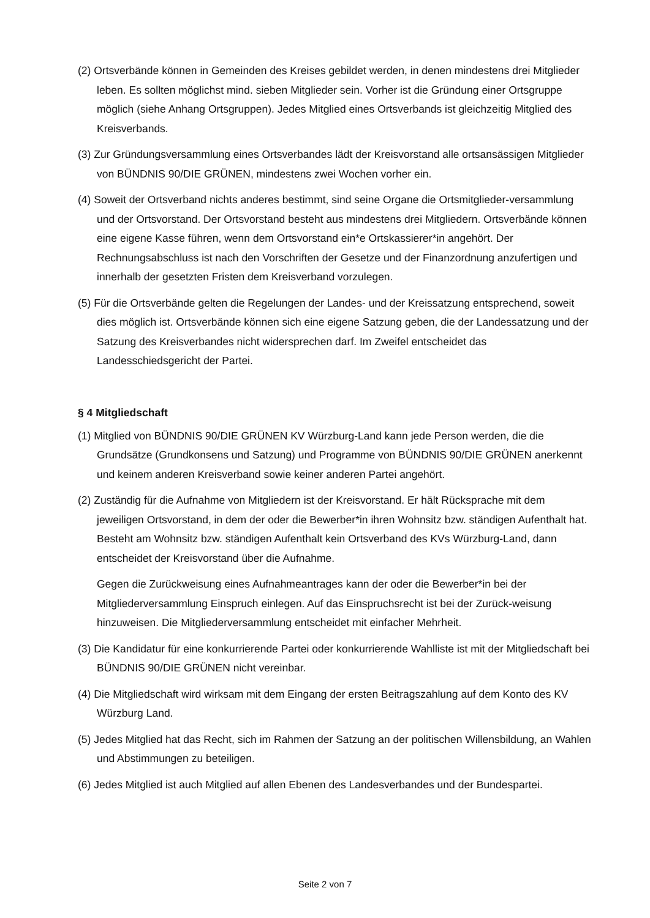(2) Ortsverbände können in Gemeinden des Kreises gebildet werden, in denen mindestens drei Mitglieder leben. Es sollten möglichst mind. sieben Mitglieder sein. Vorher ist die Gründung einer Ortsgruppe möglich (siehe Anhang Ortsgruppen). Jedes Mitglied eines Ortsverbands ist gleichzeitig Mitglied des Kreisverbands.
(3) Zur Gründungsversammlung eines Ortsverbandes lädt der Kreisvorstand alle ortsansässigen Mitglieder von BÜNDNIS 90/DIE GRÜNEN, mindestens zwei Wochen vorher ein.
(4) Soweit der Ortsverband nichts anderes bestimmt, sind seine Organe die Ortsmitglieder-versammlung und der Ortsvorstand. Der Ortsvorstand besteht aus mindestens drei Mitgliedern. Ortsverbände können eine eigene Kasse führen, wenn dem Ortsvorstand ein*e Ortskassierer*in angehört. Der Rechnungsabschluss ist nach den Vorschriften der Gesetze und der Finanzordnung anzufertigen und innerhalb der gesetzten Fristen dem Kreisverband vorzulegen.
(5) Für die Ortsverbände gelten die Regelungen der Landes- und der Kreissatzung entsprechend, soweit dies möglich ist. Ortsverbände können sich eine eigene Satzung geben, die der Landessatzung und der Satzung des Kreisverbandes nicht widersprechen darf. Im Zweifel entscheidet das Landesschiedsgericht der Partei.
§ 4 Mitgliedschaft
(1) Mitglied von BÜNDNIS 90/DIE GRÜNEN KV Würzburg-Land kann jede Person werden, die die Grundsätze (Grundkonsens und Satzung) und Programme von BÜNDNIS 90/DIE GRÜNEN anerkennt und keinem anderen Kreisverband sowie keiner anderen Partei angehört.
(2) Zuständig für die Aufnahme von Mitgliedern ist der Kreisvorstand. Er hält Rücksprache mit dem jeweiligen Ortsvorstand, in dem der oder die Bewerber*in ihren Wohnsitz bzw. ständigen Aufenthalt hat. Besteht am Wohnsitz bzw. ständigen Aufenthalt kein Ortsverband des KVs Würzburg-Land, dann entscheidet der Kreisvorstand über die Aufnahme.
Gegen die Zurückweisung eines Aufnahmeantrages kann der oder die Bewerber*in bei der Mitgliederversammlung Einspruch einlegen. Auf das Einspruchsrecht ist bei der Zurück-weisung hinzuweisen. Die Mitgliederversammlung entscheidet mit einfacher Mehrheit.
(3) Die Kandidatur für eine konkurrierende Partei oder konkurrierende Wahlliste ist mit der Mitgliedschaft bei BÜNDNIS 90/DIE GRÜNEN nicht vereinbar.
(4) Die Mitgliedschaft wird wirksam mit dem Eingang der ersten Beitragszahlung auf dem Konto des KV Würzburg Land.
(5) Jedes Mitglied hat das Recht, sich im Rahmen der Satzung an der politischen Willensbildung, an Wahlen und Abstimmungen zu beteiligen.
(6) Jedes Mitglied ist auch Mitglied auf allen Ebenen des Landesverbandes und der Bundespartei.
Seite 2 von 7